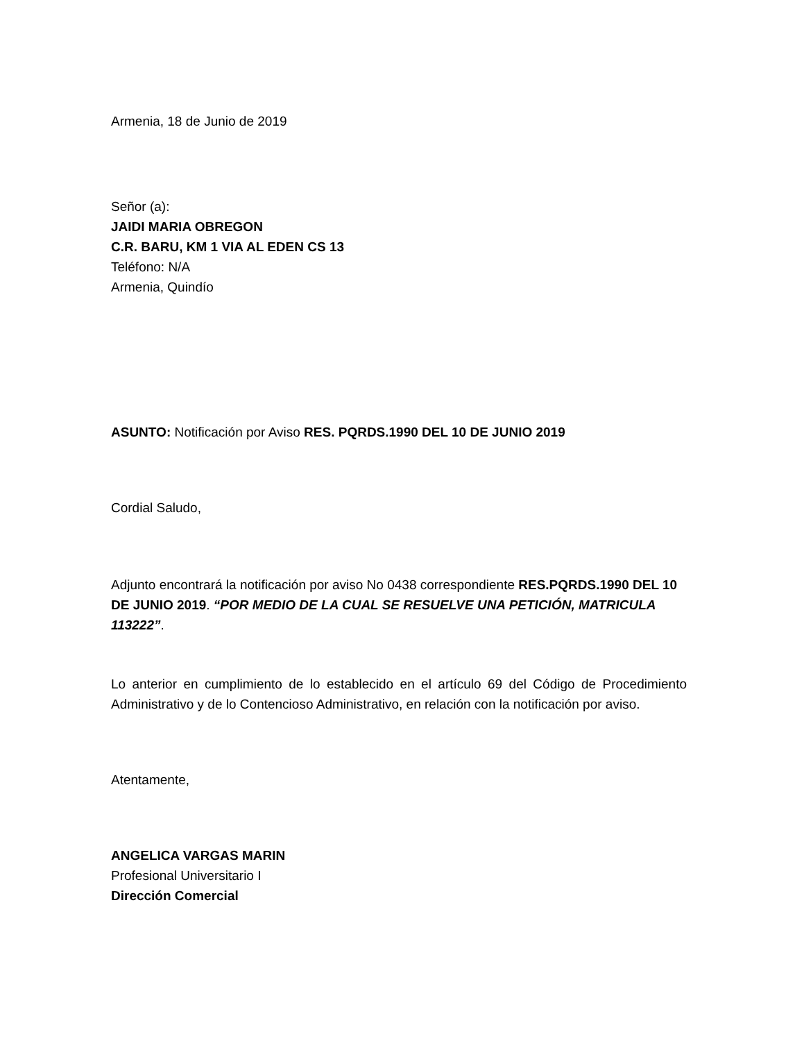Armenia, 18 de Junio de 2019
Señor (a):
JAIDI MARIA OBREGON
C.R. BARU, KM 1 VIA AL EDEN CS 13
Teléfono: N/A
Armenia, Quindío
ASUNTO: Notificación por Aviso RES. PQRDS.1990 DEL 10 DE JUNIO 2019
Cordial Saludo,
Adjunto encontrará la notificación por aviso No 0438 correspondiente RES.PQRDS.1990 DEL 10 DE JUNIO 2019. “POR MEDIO DE LA CUAL SE RESUELVE UNA PETICIÓN, MATRICULA 113222”.
Lo anterior en cumplimiento de lo establecido en el artículo 69 del Código de Procedimiento Administrativo y de lo Contencioso Administrativo, en relación con la notificación por aviso.
Atentamente,
ANGELICA VARGAS MARIN
Profesional Universitario I
Dirección Comercial